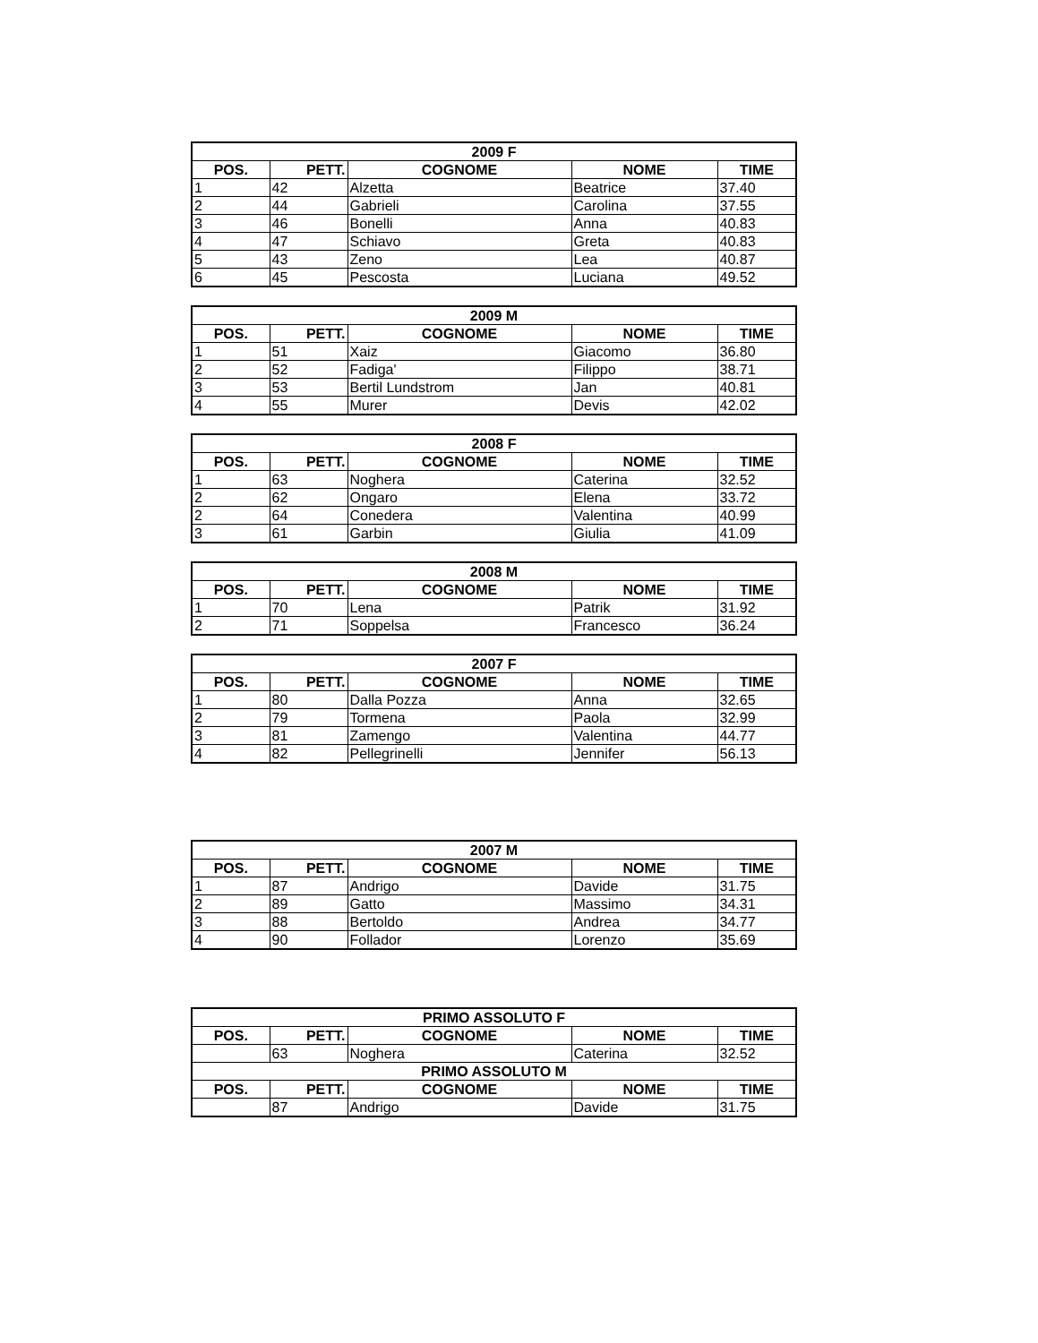| 2009 F | | | | |
| --- | --- | --- | --- | --- |
| POS. | PETT. | COGNOME | NOME | TIME |
| 1 | 42 | Alzetta | Beatrice | 37.40 |
| 2 | 44 | Gabrieli | Carolina | 37.55 |
| 3 | 46 | Bonelli | Anna | 40.83 |
| 4 | 47 | Schiavo | Greta | 40.83 |
| 5 | 43 | Zeno | Lea | 40.87 |
| 6 | 45 | Pescosta | Luciana | 49.52 |
| 2009 M | | | | |
| --- | --- | --- | --- | --- |
| POS. | PETT. | COGNOME | NOME | TIME |
| 1 | 51 | Xaiz | Giacomo | 36.80 |
| 2 | 52 | Fadiga' | Filippo | 38.71 |
| 3 | 53 | Bertil Lundstrom | Jan | 40.81 |
| 4 | 55 | Murer | Devis | 42.02 |
| 2008 F | | | | |
| --- | --- | --- | --- | --- |
| POS. | PETT. | COGNOME | NOME | TIME |
| 1 | 63 | Noghera | Caterina | 32.52 |
| 2 | 62 | Ongaro | Elena | 33.72 |
| 2 | 64 | Conedera | Valentina | 40.99 |
| 3 | 61 | Garbin | Giulia | 41.09 |
| 2008 M | | | | |
| --- | --- | --- | --- | --- |
| POS. | PETT. | COGNOME | NOME | TIME |
| 1 | 70 | Lena | Patrik | 31.92 |
| 2 | 71 | Soppelsa | Francesco | 36.24 |
| 2007 F | | | | |
| --- | --- | --- | --- | --- |
| POS. | PETT. | COGNOME | NOME | TIME |
| 1 | 80 | Dalla Pozza | Anna | 32.65 |
| 2 | 79 | Tormena | Paola | 32.99 |
| 3 | 81 | Zamengo | Valentina | 44.77 |
| 4 | 82 | Pellegrinelli | Jennifer | 56.13 |
| 2007 M | | | | |
| --- | --- | --- | --- | --- |
| POS. | PETT. | COGNOME | NOME | TIME |
| 1 | 87 | Andrigo | Davide | 31.75 |
| 2 | 89 | Gatto | Massimo | 34.31 |
| 3 | 88 | Bertoldo | Andrea | 34.77 |
| 4 | 90 | Follador | Lorenzo | 35.69 |
| PRIMO ASSOLUTO F | | | | |
| --- | --- | --- | --- | --- |
| POS. | PETT. | COGNOME | NOME | TIME |
| | 63 | Noghera | Caterina | 32.52 |
| PRIMO ASSOLUTO M | | | | |
| POS. | PETT. | COGNOME | NOME | TIME |
| | 87 | Andrigo | Davide | 31.75 |